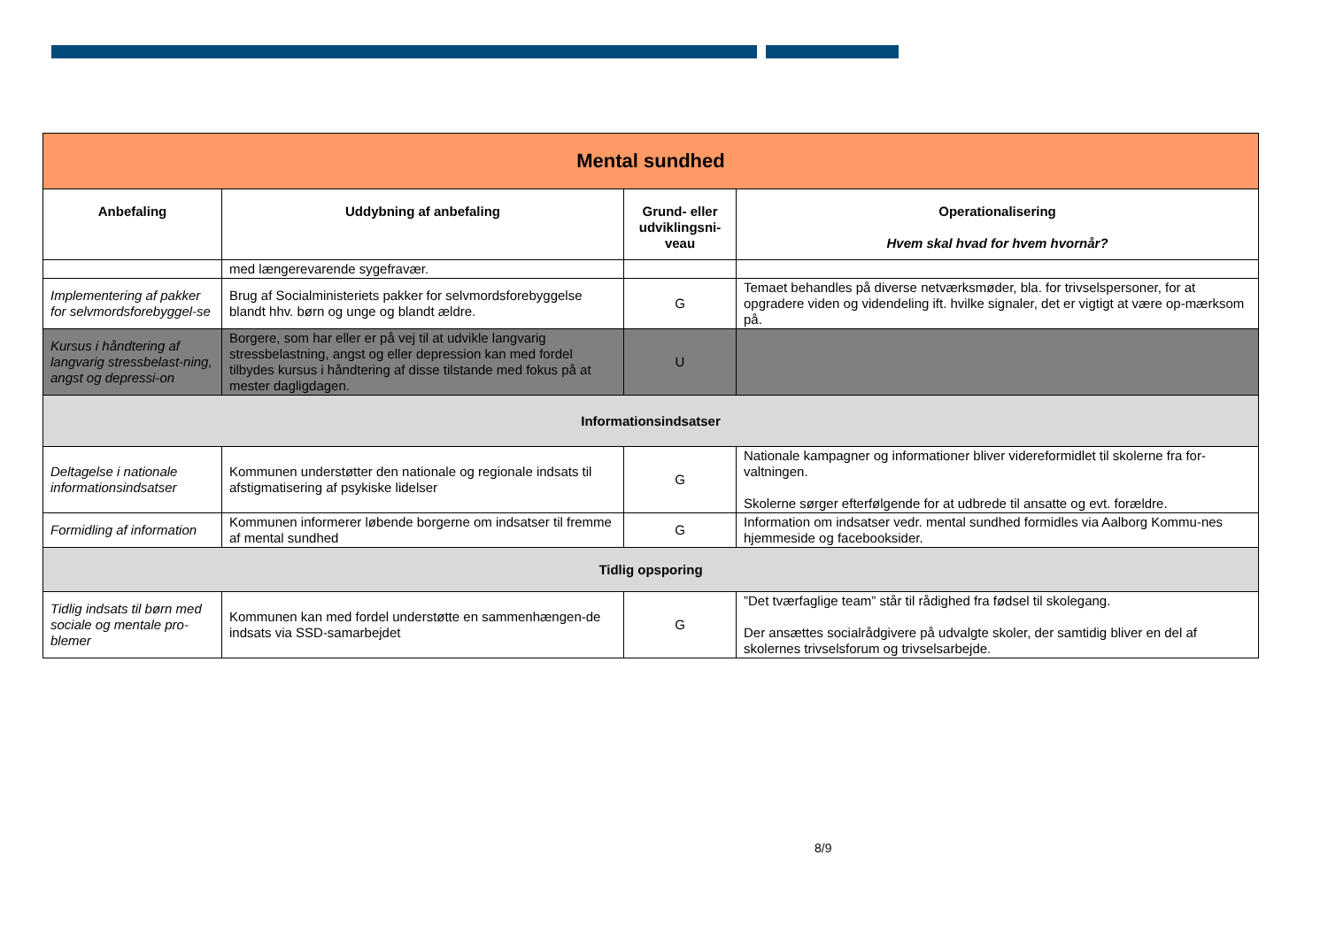| Mental sundhed | | | |
| Anbefaling | Uddybning af anbefaling | Grund- eller udviklingsni-veau | Operationalisering Hvem skal hvad for hvem hvornår? |
| | med længerevarende sygefravær. | | |
| Implementering af pakker for selvmordsforebyggel-se | Brug af Socialministeriets pakker for selvmordsforebyggelse blandt hhv. børn og unge og blandt ældre. | G | Temaet behandles på diverse netværksmøder, bla. for trivselspersoner, for at opgradere viden og videndeling ift. hvilke signaler, det er vigtigt at være op-mærksom på. |
| Kursus i håndtering af langvarig stressbelast-ning, angst og depressi-on | Borgere, som har eller er på vej til at udvikle langvarig stressbelastning, angst og eller depression kan med fordel tilbydes kursus i håndtering af disse tilstande med fokus på at mester dagligdagen. | U | |
| Informationsindsatser | | | |
| Deltagelse i nationale informationsindsatser | Kommunen understøtter den nationale og regionale indsats til afstigmatisering af psykiske lidelser | G | Nationale kampagner og informationer bliver videreformidlet til skolerne fra for-valtningen. Skolerne sørger efterfølgende for at udbrede til ansatte og evt. forældre. |
| Formidling af information | Kommunen informerer løbende borgerne om indsatser til fremme af mental sundhed | G | Information om indsatser vedr. mental sundhed formidles via Aalborg Kommu-nes hjemmeside og facebooksider. |
| Tidlig opsporing | | | |
| Tidlig indsats til børn med sociale og mentale pro-blemer | Kommunen kan med fordel understøtte en sammenhængen-de indsats via SSD-samarbejdet | G | ”Det tværfaglige team” står til rådighed fra fødsel til skolegang. Der ansættes socialrådgivere på udvalgte skoler, der samtidig bliver en del af skolernes trivselsforum og trivselsarbejde. |
8/9